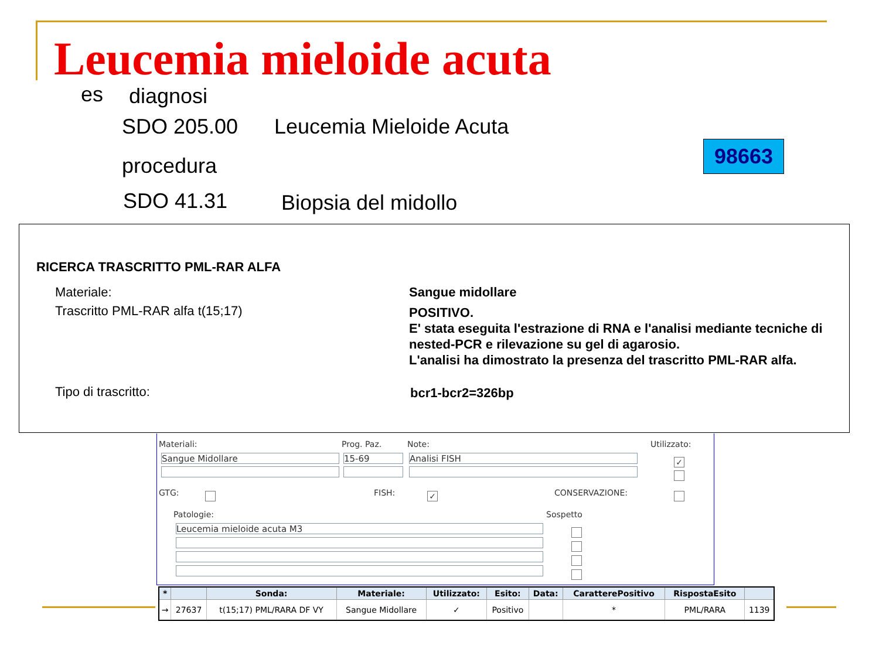Leucemia mieloide acuta
es diagnosi
SDO 205.00 Leucemia Mieloide Acuta
98663
procedura
SDO 41.31 Biopsia del midollo
RICERCA TRASCRITTO PML-RAR ALFA
Materiale: Sangue midollare
Trascritto PML-RAR alfa t(15;17)
POSITIVO.
E' stata eseguita l'estrazione di RNA e l'analisi mediante tecniche di nested-PCR e rilevazione su gel di agarosio.
L'analisi ha dimostrato la presenza del trascritto PML-RAR alfa.
Tipo di trascritto: bcr1-bcr2=326bp
Materiali: Prog. Paz. Note: Utilizzato:
Sangue Midollare 15-69 Analisi FISH ✓
GTG: FISH: ✓ CONSERVAZIONE:
Patologie: Sospetto
Leucemia mieloide acuta M3
| * | | Sonda: | Materiale: | Utilizzato: | Esito: | Data: | CaratterePositivo | RispostaEsito | |
| --- | --- | --- | --- | --- | --- | --- | --- | --- | --- |
| → | 27637 | t(15;17) PML/RARA DF VY | Sangue Midollare | ✓ | Positivo | | * | PML/RARA | 1139 |